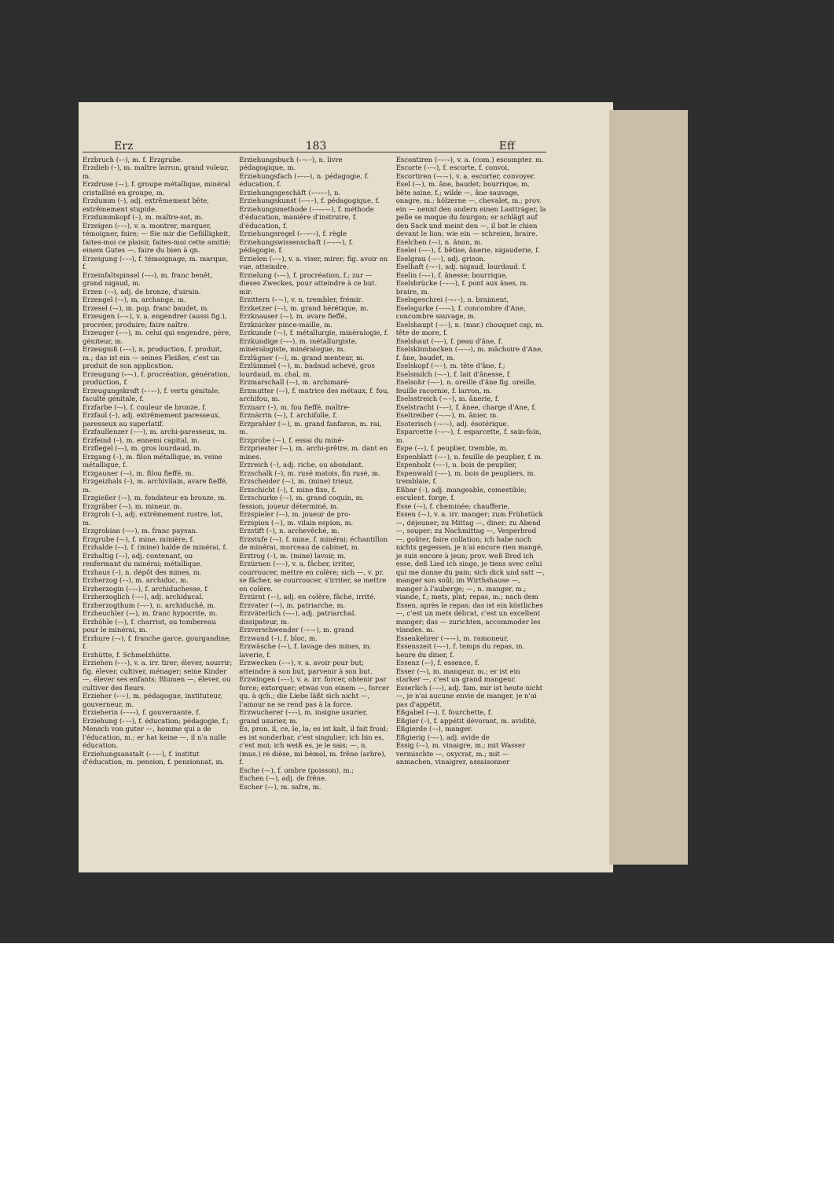Erz 183 Eff
Erzbruch (⏑–), m. f. Erzgrube.
Erzdieb (–), m. maître larron, grand voleur, m.
Erzdruse (–⏑), f. groupe métallique, minéral cristallisé en groupe, m.
Erzdumm (–), adj. extrêmement bête, extrêmement stupide.
Erzdummkopf (–), m. maître-sot, m.
Erzeigen (⏑–⏑), v. a. montrer, marquer, témoigner, faire; — Sie mir die Gefälligkeit, faites-moi ce plaisir, faites-moi cette amitié; einem Gutes —, faire du bien à qn.
Erzeigung (⏑–⏑), f. témoignage, m. marque, f.
Erzeinfaltspinsel (–⏑⏑), m. franc benêt, grand nigaud, m.
Erzen (–⏑), adj. de bronze, d'airain.
Erzengel (–⏑), m. archange, m.
Erzesel (–⏑), m. pop. franc baudet, m.
Erzeugen (⏑–⏑), v. a. engendrer (aussi fig.), procréer, produire; faire naître.
Erzeuger (⏑–⏑), m. celui qui engendre, père, géniteur, m.
Erzeugniß (⏑–⏑), n. production, f. produit, m.; das ist ein — seines Fleißes, c'est un produit de son application.
Erzeugung (⏑–⏑), f. procréation, génération, production, f.
Erzeugungskraft (⏑–⏑–), f. vertu génitale, faculté génitale, f.
Erzfarbe (–⏑), f. couleur de bronze, f.
Erzfaul (–), adj. extrêmement paresseux, paresseux au superlatif.
Erzfaullenzer (–––), m. archi-paresseux, m.
Erzfeind (–), m. ennemi capital, m.
Erzflegel (–⏑), m. gros lourdaud, m.
Erzgang (–), m. filon métallique, m. veine métallique, f.
Erzgauner (–⏑), m. filou fieffé, m.
Erzgeizhals (–), m. archivilain, avare fieffé, m.
Erzgießer (–⏑), m. fondateur en bronze, m.
Erzgräber (–⏑), m. mineur, m.
Erzgrob (–), adj. extrêmement rustre, lot, m.
Erzgrobian (–⏑⏑), m. franc paysan.
Erzgrube (–⏑), f. mine, minière, f.
Erzhalde (–⏑), f. (mine) halde de minérai, f.
Erzhaltig (–⏑), adj. contenant, ou renfermant du minérai; métallique.
Erzhaus (–), n. dépôt des mines, m.
Erzherzog (–⏑), m. archiduc, m.
Erzherzogin (–⏑⏑), f. archiduchesse, f.
Erzherzoglich (–⏑⏑), adj. archiducal.
Erzherzogthum (–⏑–), n. archiduché, m.
Erzheuchler (–⏑), m. franc hypocrite, m.
Erzhöhle (–⏑), f. charriot, ou tombereau pour le minérai, m.
Erzhure (–⏑), f. franche garce, gourgandine, f.
Erzhütte, f. Schmelzhütte.
Erziehen (⏑–⏑), v. a. irr. tirer; élever, nourrir; fig. élever, cultiver, ménager; seine Kinder —, élever ses enfants; Blumen —, élever, ou cultiver des fleurs.
Erzieher (⏑–⏑), m. pédagogue, instituteur, gouverneur, m.
Erzieherin (⏑–⏑⏑), f. gouvernante, f.
Erziehung (⏑–⏑), f. éducation; pédagogie, f.; Mensch von guter —, homme qui a de l'éducation, m.; er hat keine —, il n'a nulle éducation.
Erziehungsanstalt (⏑–⏑–), f. institut d'éducation, m. pension, f. pensionnat, m.
Erziehungsbuch (⏑–⏑–), n. livre pédagogique, m.
Erziehungsfach (⏑–⏑–), n. pédagogie, f. éducation, f.
Erziehungsgeschäft (⏑–⏑⏑–), n.
Erziehungskunst (⏑–⏑–), f. pédagogique, f.
Erziehungsmethode (⏑–⏑⏑–⏑), f. méthode d'éducation, manière d'instruire, f. d'éducation, f.
Erziehungsregel (⏑–⏑–⏑), f. règle
Erziehungswissenschaft (⏑–⏑–⏑), f. pédagogie, f.
Erzielen (⏑–⏑), v. a. viser, mirer; fig. avoir en vue, atteindre.
Erzielung (⏑–⏑), f. procréation, f.; zur — dieses Zweckes, pour atteindre à ce but. mir.
Erzittern (⏑–⏑), v. n. trembler, frémir.
Erzketzer (–⏑), m. grand hérétique, m.
Erzknauser (–⏑), m. avare fieffé,
Erzknicker pince-maille, m.
Erzkunde (–⏑), f. métallurgie, minéralogie, f.
Erzkundige (–⏑⏑), m. métallurgiste, minéralogiste, minéralogue, m.
Erzlügner (–⏑), m. grand menteur, m.
Erzlümmel (–⏑), m. badaud achevé, gros lourdaud, m. chal, m.
Erzmarschall (–⏑), m. archimaré-
Erzmutter (–⏑), f. matrice des métaux, f. fou, archifou, m.
Erznarr (–), m. fou fieffé, maître-
Erznärrin (–⏑), f. archifolle, f.
Erzprahler (–⏑), m. grand fanfaron, m. rai, m.
Erzprobe (–⏑), f. essai du miné-
Erzpriester (–⏑), m. archi-prêtre, m. dant en mines.
Erzreich (–), adj. riche, ou abondant.
Erzschalk (–), m. rusé matois, fin rusé, m.
Erzscheider (–⏑), m. (mine) trieur,
Erzschicht (–), f. mine fixe, f.
Erzschurke (–⏑), m. grand coquin, m. fession, joueur déterminé, m.
Erzspieler (–⏑), m. joueur de pro-
Erzspion (–⏑), m. vilain espion, m.
Erzstift (–), n. archevêché, m.
Erzstufe (–⏑), f. mine, f. minérai; échantillon de minérai, morceau de cabinet, m.
Erztrog (–), m. (mine) lavoir, m.
Erzürnen (⏑–⏑), v. a. fâcher, irriter, courroucer, mettre en colère; sich —, v. pr. se fâcher, se courroucer, s'irriter, se mettre en colère.
Erzürnt (⏑–), adj. en colère, fâché, irrité.
Erzvater (–⏑), m. patriarche, m.
Erzväterlich (–⏑⏑), adj. patriarchal. dissipateur, m.
Erzverschwender (–⏑–⏑), m. grand
Erzwand (–), f. bloc, m.
Erzwäsche (–⏑), f. lavage des mines, m. laverie, f.
Erzwecken (⏑–⏑), v. a. avoir pour but; atteindre à son but, parvenir à son but.
Erzwingen (⏑–⏑), v. a. irr. forcer, obtenir par force; extorquer; etwas von einem —, forcer qu. à qch.; die Liebe läßt sich nicht —, l'amour ne se rend pas à la force.
Erzwucherer (–⏑⏑), m. insigne usurier, grand usurier, m.
Es, pron. il, ce, le, la; es ist kalt, il fait froid; es ist sonderbar, c'est singulier; ich bin es, c'est moi; ich weiß es, je le sais; —, n. (mus.) ré dièse, mi bémol, m. frêne (arbre), f.
Esche (–⏑), f. ombre (poisson), m.;
Eschen (–⏑), adj. de frêne.
Escher (–⏑), m. safre, m.
Escontiren (–⏑–⏑), v. a. (com.) escompter. m.
Escorte (⏑–⏑), f. escorte, f. convoi,
Escortiren (–⏑–⏑), v. a. escorter, convoyer.
Esel (–⏑), m. âne, baudet; bourrique, m. bête asine, f.; wilde —, âne sauvage, onagre, m.; hölzerne —, chevalet, m.; prov. ein — nennt den andern einen Lastträger, la pelle se moque du fourgon; er schlägt auf den Sack und meint den —, il bat le chien devant le lion; wie ein — schreien, braire.
Eselchen (–⏑), n. ânon, m.
Eselei (–⏑–), f. bêtise, ânerie, nigauderie, f.
Eselgrau (–⏑–), adj. grison.
Eselhaft (–⏑–), adj. nigaud, lourdaud. f.
Eselin (–⏑⏑), f. ânesse; bourrique,
Eselsbrücke (–⏑–⏑), f. pont aux ânes, m. braire, m.
Eselsgeschrei (–⏑⏑–), n. braiment,
Eselsgurke (–⏑–⏑), f. concombre d'Ane, concombre sauvage, m.
Eselshaupt (–⏑–), n. (mar.) chouquet cap, m. tête de more, f.
Eselshaut (–⏑–), f. peau d'âne, f.
Eselskinnbacken (–⏑–⏑), m. mâchoire d'Ane, f. âne, baudet, m.
Eselskopf (–⏑–), m. tête d'âne, f.;
Eselsmilch (–⏑–), f. lait d'ânesse, f.
Eselsohr (–⏑–), n. oreille d'âne fig. oreille, feuille racornie, f. larron, m.
Eselsstreich (–⏑–), m. ânerie, f.
Eselstracht (–⏑–), f. ânee, charge d'Ane, f.
Eseltreiber (–⏑–⏑), m. ânier, m.
Esoterisch (–⏑–⏑), adj. ésotérique.
Esparcette (–⏑–⏑), f. esparcette, f. sain-foin, m.
Espe (–⏑), f. peuplier, tremble, m.
Espenblatt (–⏑–), n. feuille de peuplier, f. m.
Espenholz (–⏑–), n. bois de peuplier,
Espenwald (–⏑–), m. bois de peupliers, m. tremblaie, f.
Eßbar (–), adj. mangeable, comestible; esculent. forge, f.
Esse (–⏑), f. cheminée; chaufferie,
Essen (–⏑), v. a. irr. manger; zum Frühstück —, déjeuner; zu Mittag —, diner; zu Abend —, souper; zu Nachmittag —, Vesperbrod —, goûter, faire collation; ich habe noch nichts gegessen, je n'ai encore rien mangé, je suis encore à jeun; prov. weß Brod ich esse, deß Lied ich singe, je tiens avec celui qui me donne du pain; sich dick und satt —, manger son soûl; im Wirthshause —, manger à l'auberge; —, n. manger, m.; viande, f.; mets, plat; repas, m.; nach dem Essen, après le repas; das ist ein köstliches —, c'est un mets délicat, c'est un excellent manger; das — zurichten, accommoder les viandes. m.
Essenkehrer (–⏑–⏑), m. ramoneur,
Essenszeit (–⏑–), f. temps du repas, m. heure du diner, f.
Essenz (⏑–), f. essence, f.
Esser (–⏑), m. mangeur, m.; er ist ein starker —, c'est un grand mangeur.
Esserlich (–⏑⏑), adj. fam. mir ist heute nicht —, je n'ai aucune envie de manger, je n'ai pas d'appétit.
Eßgabel (–⏑), f. fourchette, f.
Eßgier (–), f. appétit dévorant, m. avidité,
Eßgierde (–⏑), manger.
Eßgierig (–⏑⏑), adj. avide de
Essig (–⏑), m. vinaigre, m.; mit Wasser vermischte —, oxycrat, m.; mit — anmachen, vinaigrer, assaisonner